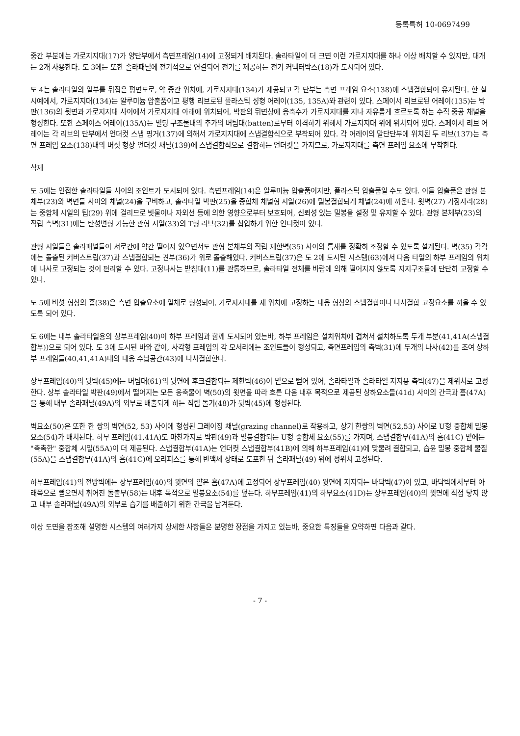등록특허 10-0697499
중간 부분에는 가로지지대(17)가 양단부에서 측면프레임(14)에 고정되게 배치된다. 솔라타일이 더 크면 이런 가로지지대를 하나 이상 배치할 수 있지만, 대개는 2개 사용한다. 도 3에는 또한 솔라패널에 전기적으로 연결되어 전기를 제공하는 전기 커넥터박스(18)가 도시되어 있다.
도 4는 솔라타일의 일부를 뒤집은 평면도로, 약 중간 위치에, 가로지지대(134)가 제공되고 각 단부는 측면 프레임 요소(138)에 스냅결합되어 유지된다. 한 실시예에서, 가로지지대(134)는 알루미늄 압출품이고 평행 리브로된 플라스틱 성형 어레이(135, 135A)와 관련이 있다. 스페이서 리브로된 어레이(135)는 박판(136)의 뒷면과 가로지지대 사이에서 가로지지대 아래에 위치되어, 박판의 뒤면상에 응축수가 가로지지대를 지나 자유롭게 흐르도록 하는 수직 중공 채널을 형성한다. 또한 스페이스 어레이(135A)는 빌딩 구조물내의 추가의 버팀대(batten)로부터 이격하기 위해서 가로지지대 위에 위치되어 있다. 스페이서 리브 어레이는 각 리브의 단부에서 언더컷 스냅 핑거(137)에 의해서 가로지지대에 스냅결합식으로 부착되어 있다. 각 어레이의 말단단부에 위치된 두 리브(137)는 측면 프레임 요소(138)내의 버섯 형상 언더컷 채널(139)에 스냅결합식으로 결합하는 언더컷을 가지므로, 가로지지대를 측면 프레임 요소에 부착한다.
삭제
도 5에는 인접한 솔라타일들 사이의 조인트가 도시되어 있다. 측면프레임(14)은 알루미늄 압출품이지만, 플라스틱 압출품일 수도 있다. 이들 압출품은 관형 본체부(23)와 벽면들 사이의 채널(24)을 구비하고, 솔라타일 박판(25)을 중합체 채널형 시일(26)에 밀봉결합되게 채널(24)에 끼운다. 윗벽(27) 가장자리(28)는 중합체 시일의 팁(29) 위에 걸리므로 빗물이나 자외선 등에 의한 영향으로부터 보호되어, 신뢰성 있는 밀봉을 설정 및 유지할 수 있다. 관형 본체부(23)의 직립 측벽(31)에는 탄성변형 가능한 관형 시일(33)의 T형 리브(32)를 삽입하기 위한 언더컷이 있다.
관형 시일들은 솔라패널들이 서로간에 약간 떨어져 있으면서도 관형 본체부의 직립 제한벽(35) 사이의 틈새를 정확히 조정할 수 있도록 설계된다. 벽(35) 각각에는 돌출된 커버스트립(37)과 스냅결합되는 견부(36)가 위로 돌출해있다. 커버스트립(37)은 도 2에 도시된 시스템(63)에서 다음 타일의 하부 프레임의 위치에 나사로 고정되는 것이 편리할 수 있다. 고정나사는 받침대(11)를 관통하므로, 솔라타일 전체를 바람에 의해 떨어지지 않도록 지지구조물에 단단히 고정할 수 있다.
도 5에 버섯 형상의 홈(38)은 측면 압출요소에 일체로 형성되어, 가로지지대를 제 위치에 고정하는 대응 형상의 스냅결합이나 나사결합 고정요소를 끼울 수 있도록 되어 있다.
도 6에는 내부 솔라타일용의 상부프레임(40)이 하부 프레임과 함께 도시되어 있는바, 하부 프레임은 설치위치에 겹쳐서 설치하도록 두개 부분(41,41A(스냅결합부))으로 되어 있다. 도 3에 도시된 바와 같이, 사각형 프레임의 각 모서리에는 조인트들이 형성되고, 측면프레임의 측벽(31)에 두개의 나사(42)를 조여 상하부 프레임들(40,41,41A)내의 대응 수납공간(43)에 나사결합한다.
상부프레임(40)의 뒷벽(45)에는 버팀대(61)의 뒷면에 후크결합되는 제한벽(46)이 밑으로 뻗어 있어, 솔라타일과 솔라타일 지지용 측벽(47)을 제위치로 고정한다. 상부 솔라타일 박판(49)에서 떨어지는 모든 응축물이 벽(50)의 윗면을 따라 흐른 다음 내후 목적으로 제공된 상하요소들(41d) 사이의 간극과 홈(47A)을 통해 내부 솔라패널(49A)의 외부로 배출되게 하는 직립 돌기(48)가 뒷벽(45)에 형성된다.
벽요소(50)은 또한 한 쌍의 벽면(52, 53) 사이에 형성된 그레이징 채널(grazing channel)로 작용하고, 상기 한쌍의 벽면(52,53) 사이로 U형 중합체 밀봉요소(54)가 배치된다. 하부 프레임(41,41A)도 마찬가지로 박판(49)과 밀봉결합되는 U형 중합체 요소(55)를 가지며, 스냅결합부(41A)의 홈(41C) 밑에는 "촉촉한" 중합체 시일(55A)이 더 제공된다. 스냅결합부(41A)는 언더컷 스냅결합부(41B)에 의해 하부프레임(41)에 맞물려 결합되고, 습윤 밀봉 중합체 물질(55A)을 스냅결합부(41A)의 홈(41C)에 오리피스를 통해 반액체 상태로 도포한 뒤 솔라패널(49) 위에 정위치 고정된다.
하부프레임(41)의 전방벽에는 상부프레임(40)의 윗면의 얕은 홈(47A)에 고정되어 상부프레임(40) 윗면에 지지되는 바닥벽(47)이 있고, 바닥벽에서부터 아래쪽으로 뻗으면서 휘어진 돌출부(58)는 내후 목적으로 밀봉요소(54)를 덮는다. 하부프레임(41)의 하부요소(41D)는 상부프레임(40)의 윗면에 직접 닿지 않고 내부 솔라패널(49A)의 외부로 습기를 배출하기 위한 간극을 남겨둔다.
이상 도면을 참조해 설명한 시스템의 여러가지 상세한 사항들은 분명한 장점을 가지고 있는바, 중요한 특징들을 요약하면 다음과 같다.
- 7 -